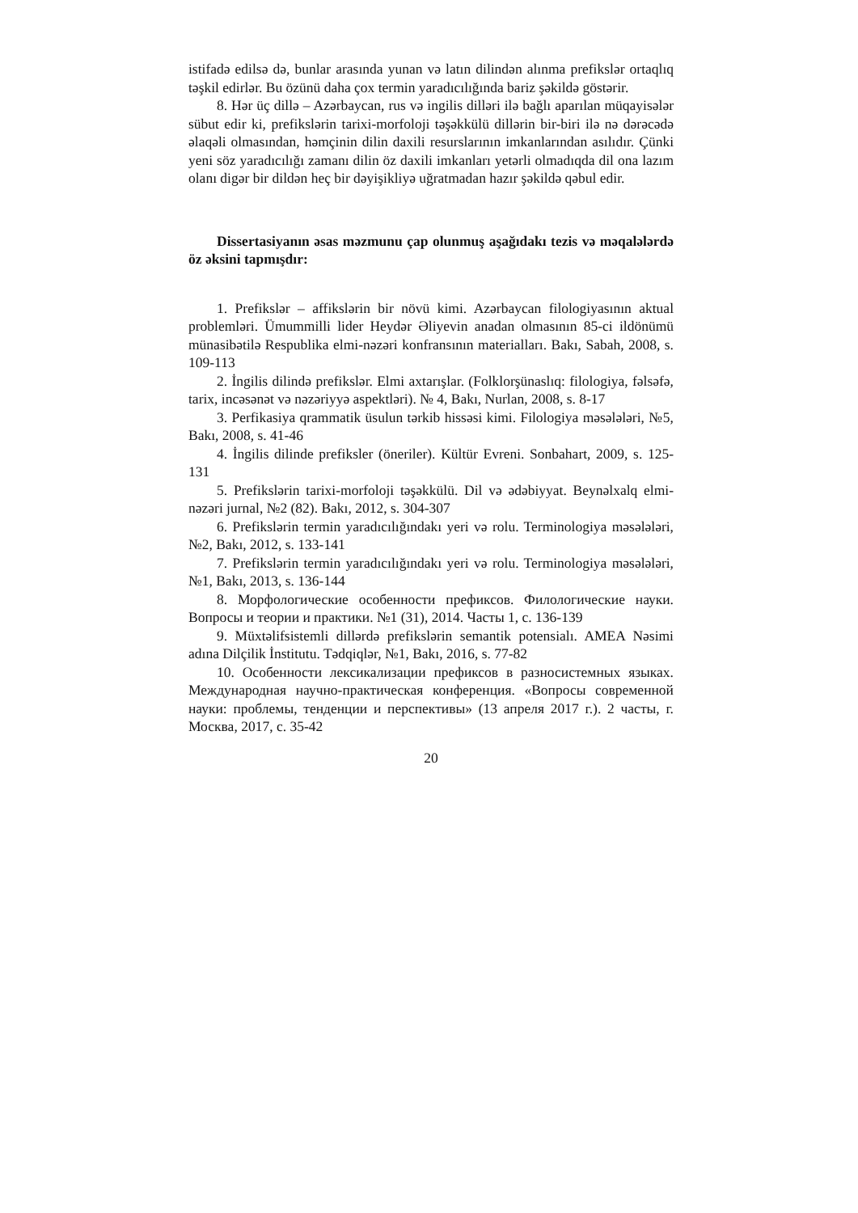istifadə edilsə də, bunlar arasında yunan və latın dilindən alınma prefikslər ortaqlıq təşkil edirlər. Bu özünü daha çox termin yaradıcılığında bariz şəkildə göstərir.
8. Hər üç dillə – Azərbaycan, rus və ingilis dilləri ilə bağlı aparılan müqayisələr sübut edir ki, prefikslərin tarixi-morfoloji təşəkkülü dillərin bir-biri ilə nə dərəcədə əlaqəli olmasından, həmçinin dilin daxili resurslarının imkanlarından asılıdır. Çünki yeni söz yaradıcılığı zamanı dilin öz daxili imkanları yetərli olmadıqda dil ona lazım olanı digər bir dildən heç bir dəyişikliyə uğratmadan hazır şəkildə qəbul edir.
Dissertasiyanın əsas məzmunu çap olunmuş aşağıdakı tezis və məqalələrdə öz əksini tapmışdır:
1. Prefikslər – affikslərin bir növü kimi. Azərbaycan filologiyasının aktual problemləri. Ümummilli lider Heydər Əliyevin anadan olmasının 85-ci ildönümü münasibətilə Respublika elmi-nəzəri konfransının materialları. Bakı, Sabah, 2008, s. 109-113
2. İngilis dilində prefikslər. Elmi axtarışlar. (Folklorşünaslıq: filologiya, fəlsəfə, tarix, incəsənət və nəzəriyyə aspektləri). № 4, Bakı, Nurlan, 2008, s. 8-17
3. Perfikasiya qrammatik üsulun tərkib hissəsi kimi. Filologiya məsələləri, №5, Bakı, 2008, s. 41-46
4. İngilis dilinde prefiksler (öneriler). Kültür Evreni. Sonbahart, 2009, s. 125-131
5. Prefikslərin tarixi-morfoloji təşəkkülü. Dil və ədəbiyyat. Beynəlxalq elmi-nəzəri jurnal, №2 (82). Bakı, 2012, s. 304-307
6. Prefikslərin termin yaradıcılığındakı yeri və rolu. Terminologiya məsələləri, №2, Bakı, 2012, s. 133-141
7. Prefikslərin termin yaradıcılığındakı yeri və rolu. Terminologiya məsələləri, №1, Bakı, 2013, s. 136-144
8. Морфологические особенности префиксов. Филологические науки. Вопросы и теории и практики. №1 (31), 2014. Часты 1, с. 136-139
9. Müxtəlifsistemli dillərdə prefikslərin semantik potensialı. AMEA Nəsimi adına Dilçilik İnstitutu. Tədqiqlər, №1, Bakı, 2016, s. 77-82
10. Особенности лексикализации префиксов в разносистемных языках. Международная научно-практическая конференция. «Вопросы современной науки: проблемы, тенденции и перспективы» (13 апреля 2017 г.). 2 часты, г. Москва, 2017, с. 35-42
20